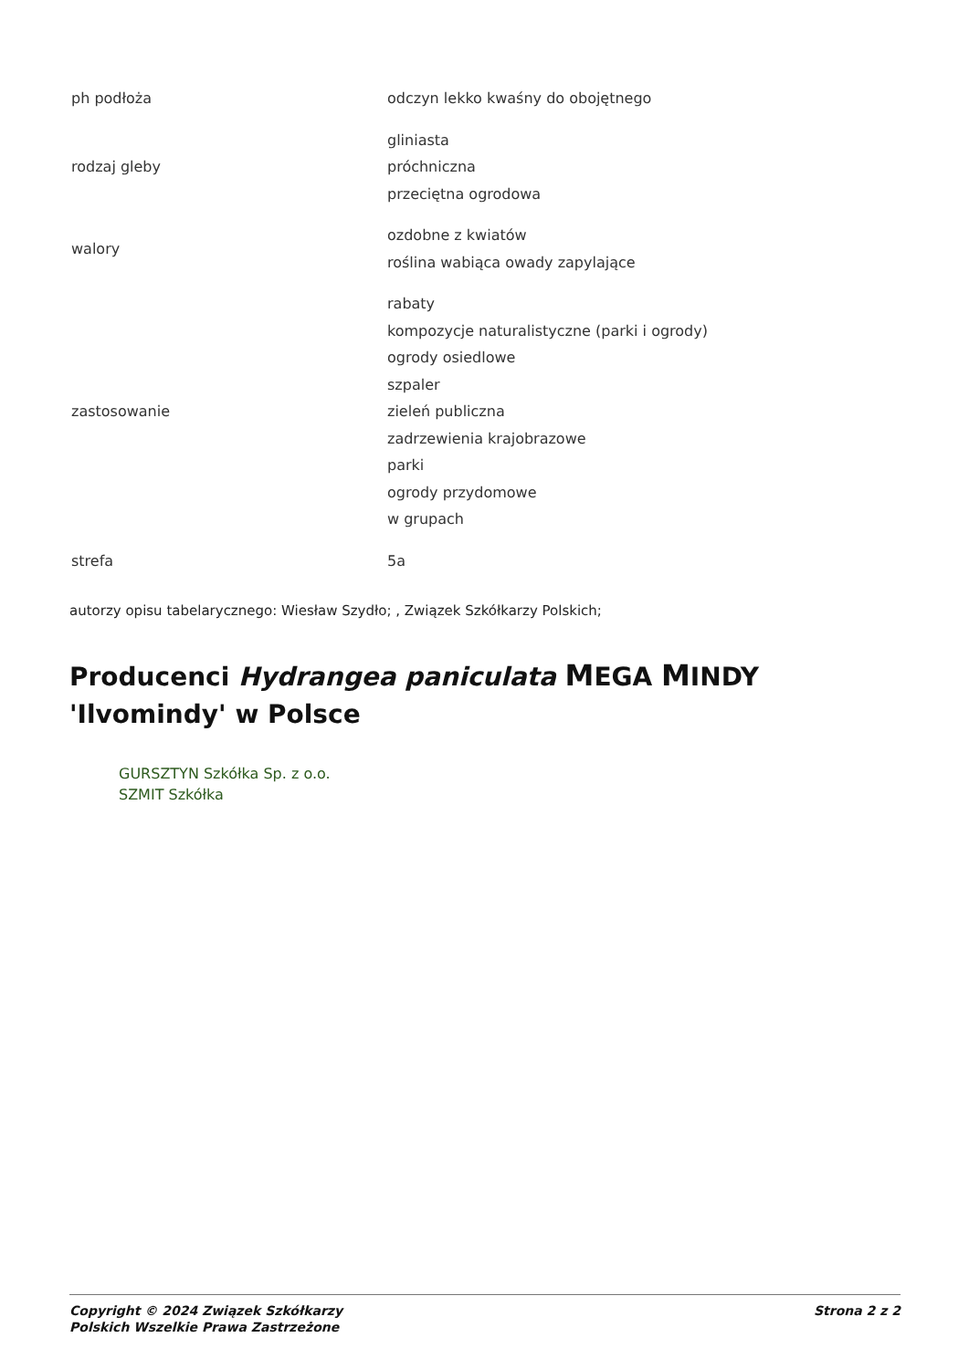| ph podłoża | odczyn lekko kwaśny do obojętnego |
| rodzaj gleby | gliniasta próchniczna przeciętna ogrodowa |
| walory | ozdobne z kwiatów roślina wabiąca owady zapylające |
| zastosowanie | rabaty kompozycje naturalistyczne (parki i ogrody) ogrody osiedlowe szpaler zieleń publiczna zadrzewienia krajobrazowe parki ogrody przydomowe w grupach |
| strefa | 5a |
autorzy opisu tabelarycznego: Wiesław Szydło; , Związek Szkółkarzy Polskich;
Producenci Hydrangea paniculata MEGA MINDY 'Ilvomindy' w Polsce
GURSZTYN Szkółka Sp. z o.o.
SZMIT Szkółka
Copyright © 2024 Związek Szkółkarzy
Polskich Wszelkie Prawa Zastrzeżone Strona 2 z 2